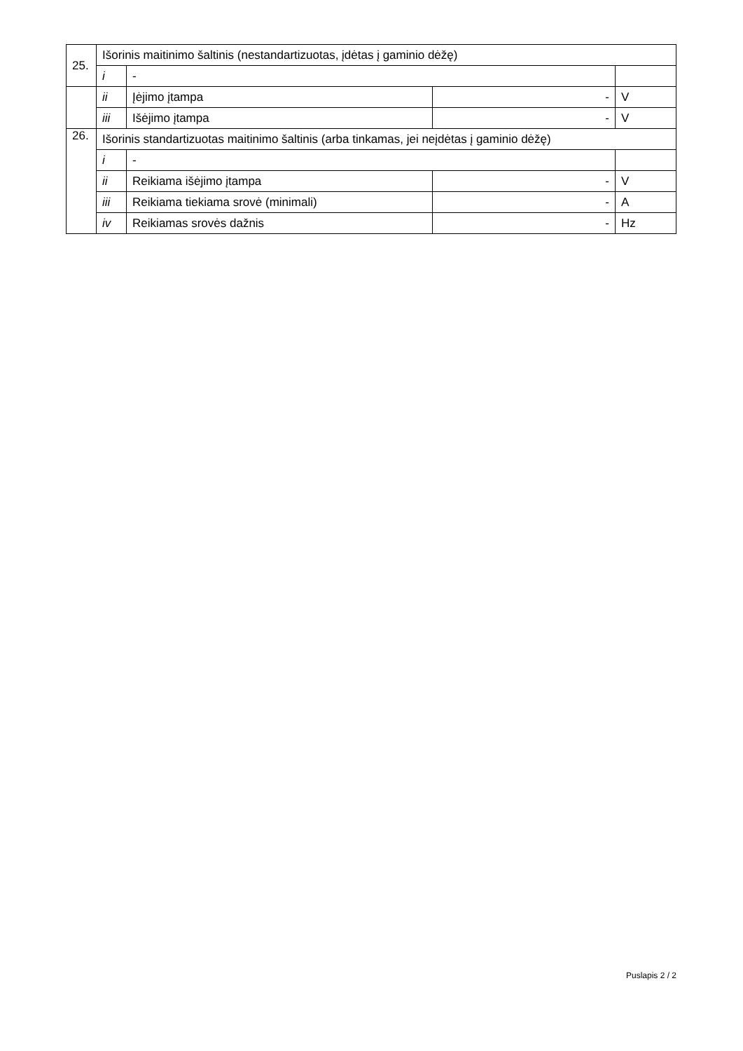| 25. | Išorinis maitinimo šaltinis (nestandartizuotas, įdėtas į gaminio dėžę) | | | |
| | i | - | | |
| | ii | Įėjimo įtampa | - | V |
| | iii | Išėjimo įtampa | - | V |
| 26. | Išorinis standartizuotas maitinimo šaltinis (arba tinkamas, jei neįdėtas į gaminio dėžę) | | | |
| | i | - | | |
| | ii | Reikiama išėjimo įtampa | - | V |
| | iii | Reikiama tiekiama srovė (minimali) | - | A |
| | iv | Reikiamas srovės dažnis | - | Hz |
Puslapis 2 / 2